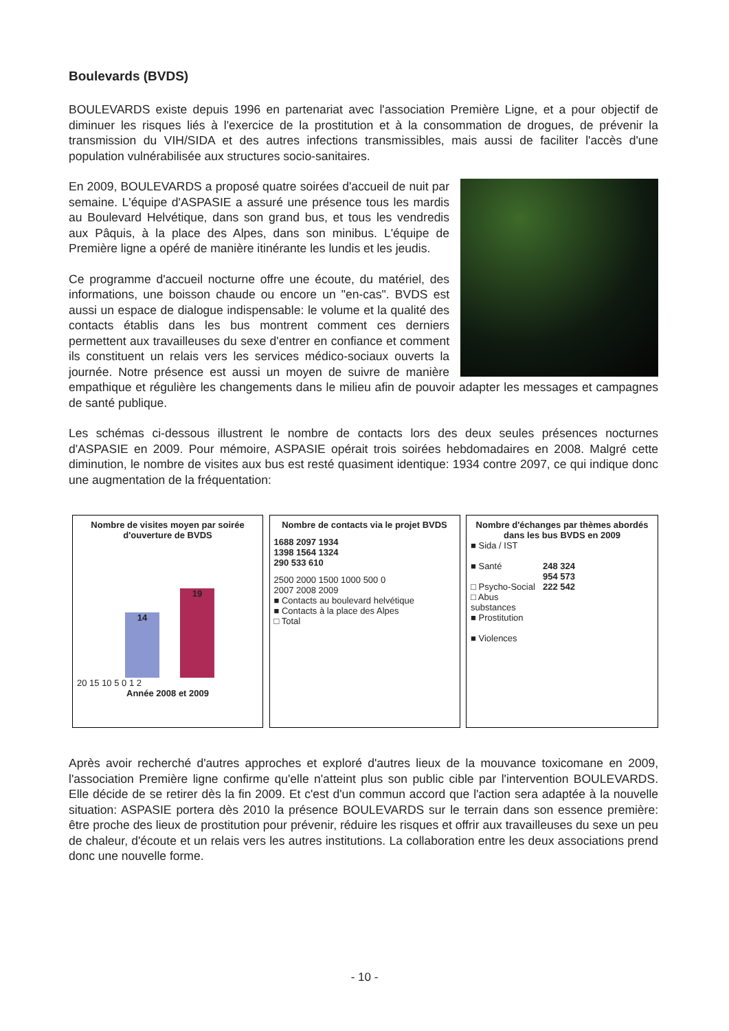Boulevards (BVDS)
BOULEVARDS existe depuis 1996 en partenariat avec l'association Première Ligne, et a pour objectif de diminuer les risques liés à l'exercice de la prostitution et à la consommation de drogues, de prévenir la transmission du VIH/SIDA et des autres infections transmissibles, mais aussi de faciliter l'accès d'une population vulnérabilisée aux structures socio-sanitaires.
En 2009, BOULEVARDS a proposé quatre soirées d'accueil de nuit par semaine. L'équipe d'ASPASIE a assuré une présence tous les mardis au Boulevard Helvétique, dans son grand bus, et tous les vendredis aux Pâquis, à la place des Alpes, dans son minibus. L'équipe de Première ligne a opéré de manière itinérante les lundis et les jeudis.
Ce programme d'accueil nocturne offre une écoute, du matériel, des informations, une boisson chaude ou encore un "en-cas". BVDS est aussi un espace de dialogue indispensable: le volume et la qualité des contacts établis dans les bus montrent comment ces derniers permettent aux travailleuses du sexe d'entrer en confiance et comment ils constituent un relais vers les services médico-sociaux ouverts la journée. Notre présence est aussi un moyen de suivre de manière empathique et régulière les changements dans le milieu afin de pouvoir adapter les messages et campagnes de santé publique.
Les schémas ci-dessous illustrent le nombre de contacts lors des deux seules présences nocturnes d'ASPASIE en 2009. Pour mémoire, ASPASIE opérait trois soirées hebdomadaires en 2008. Malgré cette diminution, le nombre de visites aux bus est resté quasiment identique: 1934 contre 2097, ce qui indique donc une augmentation de la fréquentation:
Nombre de visites moyen par soirée d'ouverture de BVDS
14
19
20 15 10 5 0 1 2
Année 2008 et 2009
Nombre de contacts via le projet BVDS
1688 2097 1934
1398 1564 1324
290 533 610
2500 2000 1500 1000 500 0
2007 2008 2009
■ Contacts au boulevard helvétique
■ Contacts à la place des Alpes
□ Total
Nombre d'échanges par thèmes abordés dans les bus BVDS en 2009
■ Sida / IST
■ Santé
□ Psycho-Social
□ Abus substances
■ Prostitution
■ Violences
248 324
954 573
222 542
Après avoir recherché d'autres approches et exploré d'autres lieux de la mouvance toxicomane en 2009, l'association Première ligne confirme qu'elle n'atteint plus son public cible par l'intervention BOULEVARDS. Elle décide de se retirer dès la fin 2009. Et c'est d'un commun accord que l'action sera adaptée à la nouvelle situation: ASPASIE portera dès 2010 la présence BOULEVARDS sur le terrain dans son essence première: être proche des lieux de prostitution pour prévenir, réduire les risques et offrir aux travailleuses du sexe un peu de chaleur, d'écoute et un relais vers les autres institutions. La collaboration entre les deux associations prend donc une nouvelle forme.
- 10 -